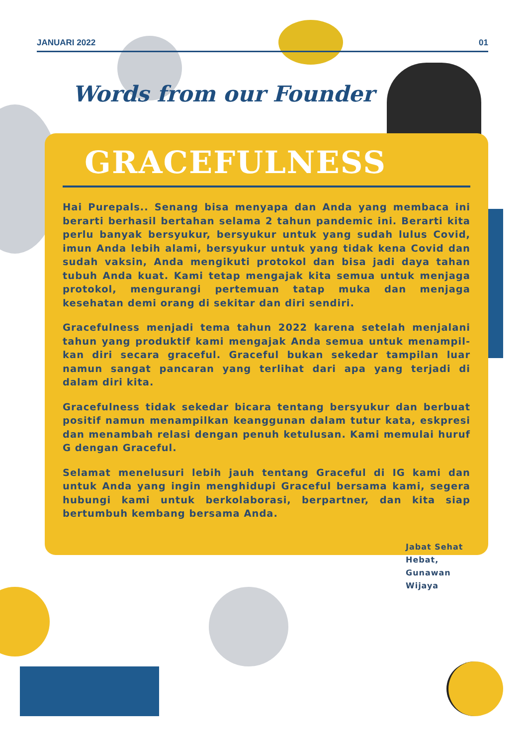JANUARI 2022 01
Words from our Founder
GRACEFULNESS
Hai Purepals.. Senang bisa menyapa dan Anda yang membaca ini berarti berhasil bertahan selama 2 tahun pandemic ini. Berarti kita perlu banyak bersyukur, bersyukur untuk yang sudah lulus Covid, imun Anda lebih alami, bersyukur untuk yang tidak kena Covid dan sudah vaksin, Anda mengikuti protokol dan bisa jadi daya tahan tubuh Anda kuat. Kami tetap mengajak kita semua untuk menjaga protokol, mengurangi pertemuan tatap muka dan menjaga kesehatan demi orang di sekitar dan diri sendiri.
Gracefulness menjadi tema tahun 2022 karena setelah menjalani tahun yang produktif kami mengajak Anda semua untuk menampil-kan diri secara graceful. Graceful bukan sekedar tampilan luar namun sangat pancaran yang terlihat dari apa yang terjadi di dalam diri kita.
Gracefulness tidak sekedar bicara tentang bersyukur dan berbuat positif namun menampilkan keanggunan dalam tutur kata, eskpresi dan menambah relasi dengan penuh ketulusan. Kami memulai huruf G dengan Graceful.
Selamat menelusuri lebih jauh tentang Graceful di IG kami dan untuk Anda yang ingin menghidupi Graceful bersama kami, segera hubungi kami untuk berkolaborasi, berpartner, dan kita siap bertumbuh kembang bersama Anda.
Jabat Sehat Hebat,
Gunawan Wijaya